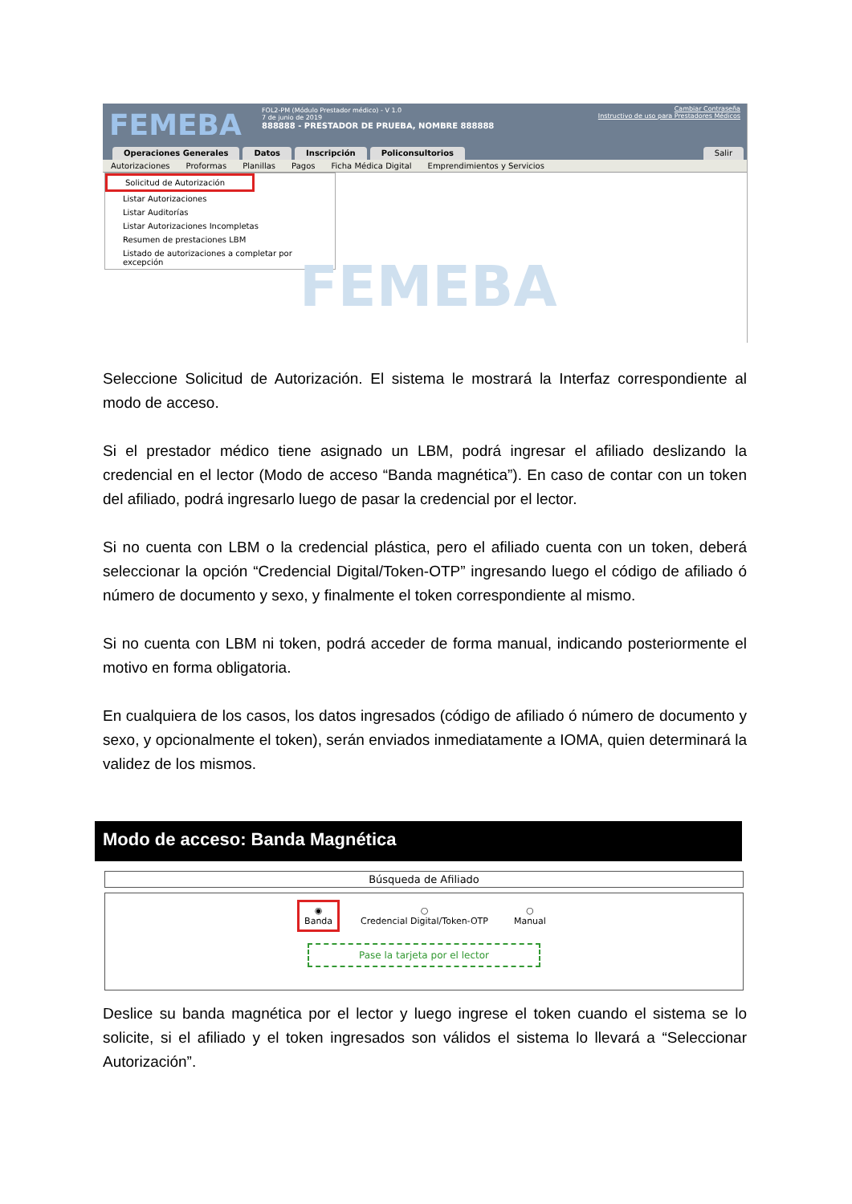FEMEBA
FOL2-PM (Módulo Prestador médico) - V 1.0
7 de junio de 2019
888888 - PRESTADOR DE PRUEBA, NOMBRE 888888
Cambiar Contraseña
Instructivo de uso para Prestadores Médicos
Operaciones Generales Datos Inscripción Policonsultorios Salir
Autorizaciones Proformas Planillas Pagos Ficha Médica Digital Emprendimientos y Servicios
Solicitud de Autorización
Listar Autorizaciones
Listar Auditorías
Listar Autorizaciones Incompletas
Resumen de prestaciones LBM
Listado de autorizaciones a completar por excepción
FEMEBA
Seleccione Solicitud de Autorización. El sistema le mostrará la Interfaz correspondiente al modo de acceso.
Si el prestador médico tiene asignado un LBM, podrá ingresar el afiliado deslizando la credencial en el lector (Modo de acceso “Banda magnética”). En caso de contar con un token del afiliado, podrá ingresarlo luego de pasar la credencial por el lector.
Si no cuenta con LBM o la credencial plástica, pero el afiliado cuenta con un token, deberá seleccionar la opción “Credencial Digital/Token-OTP” ingresando luego el código de afiliado ó número de documento y sexo, y finalmente el token correspondiente al mismo.
Si no cuenta con LBM ni token, podrá acceder de forma manual, indicando posteriormente el motivo en forma obligatoria.
En cualquiera de los casos, los datos ingresados (código de afiliado ó número de documento y sexo, y opcionalmente el token), serán enviados inmediatamente a IOMA, quien determinará la validez de los mismos.
Modo de acceso: Banda Magnética
Búsqueda de Afiliado
◉
Banda ○
Credencial Digital/Token-OTP ○
Manual
Pase la tarjeta por el lector
Deslice su banda magnética por el lector y luego ingrese el token cuando el sistema se lo solicite, si el afiliado y el token ingresados son válidos el sistema lo llevará a “Seleccionar Autorización”.